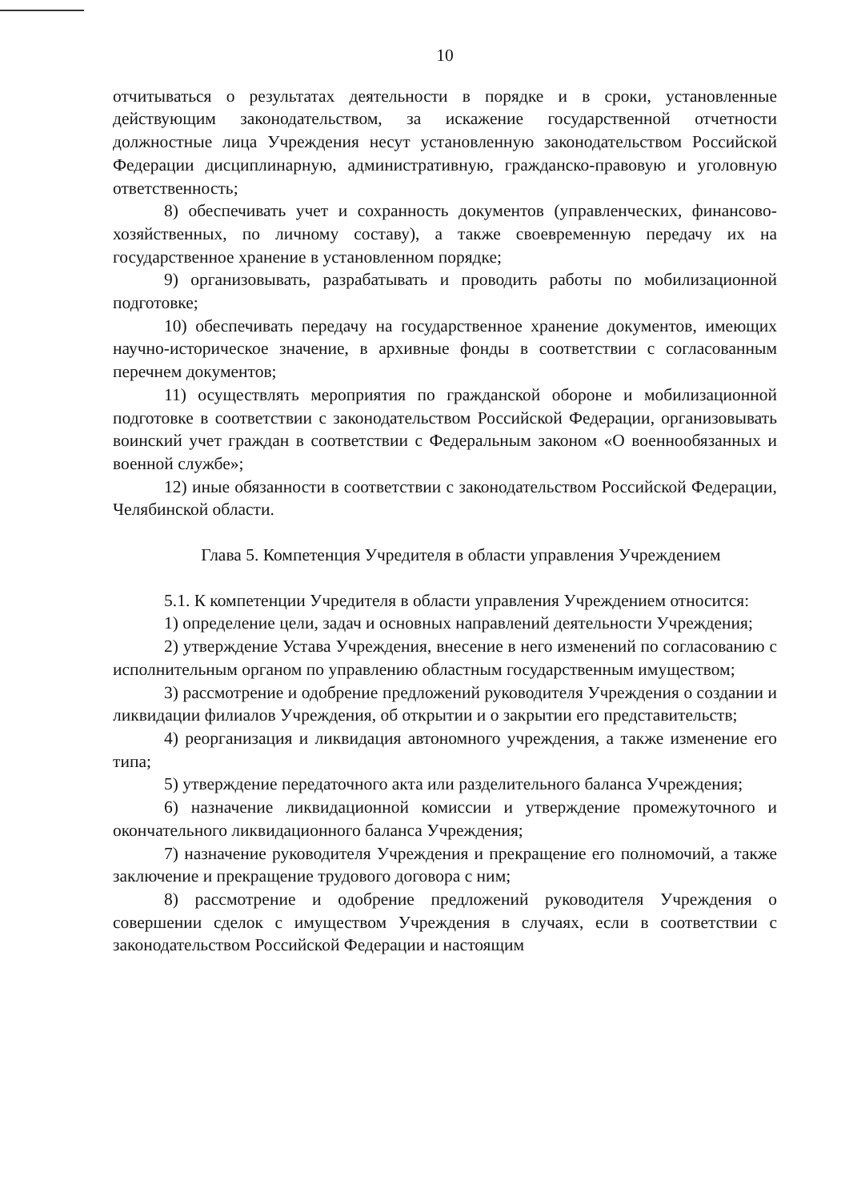10
отчитываться о результатах деятельности в порядке и в сроки, установленные действующим законодательством, за искажение государственной отчетности должностные лица Учреждения несут установленную законодательством Российской Федерации дисциплинарную, административную, гражданско-правовую и уголовную ответственность;
8) обеспечивать учет и сохранность документов (управленческих, финансово-хозяйственных, по личному составу), а также своевременную передачу их на государственное хранение в установленном порядке;
9) организовывать, разрабатывать и проводить работы по мобилизационной подготовке;
10) обеспечивать передачу на государственное хранение документов, имеющих научно-историческое значение, в архивные фонды в соответствии с согласованным перечнем документов;
11) осуществлять мероприятия по гражданской обороне и мобилизационной подготовке в соответствии с законодательством Российской Федерации, организовывать воинский учет граждан в соответствии с Федеральным законом «О военнообязанных и военной службе»;
12) иные обязанности в соответствии с законодательством Российской Федерации, Челябинской области.
Глава 5. Компетенция Учредителя в области управления Учреждением
5.1. К компетенции Учредителя в области управления Учреждением относится:
1) определение цели, задач и основных направлений деятельности Учреждения;
2) утверждение Устава Учреждения, внесение в него изменений по согласованию с исполнительным органом по управлению областным государственным имуществом;
3) рассмотрение и одобрение предложений руководителя Учреждения о создании и ликвидации филиалов Учреждения, об открытии и о закрытии его представительств;
4) реорганизация и ликвидация автономного учреждения, а также изменение его типа;
5) утверждение передаточного акта или разделительного баланса Учреждения;
6) назначение ликвидационной комиссии и утверждение промежуточного и окончательного ликвидационного баланса Учреждения;
7) назначение руководителя Учреждения и прекращение его полномочий, а также заключение и прекращение трудового договора с ним;
8) рассмотрение и одобрение предложений руководителя Учреждения о совершении сделок с имуществом Учреждения в случаях, если в соответствии с законодательством Российской Федерации и настоящим